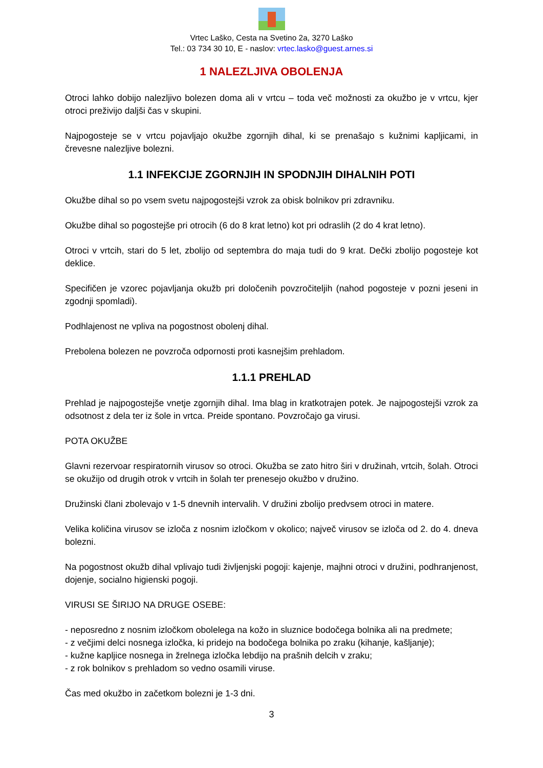Vrtec Laško, Cesta na Svetino 2a, 3270 Laško
Tel.: 03 734 30 10, E - naslov: vrtec.lasko@guest.arnes.si
1 NALEZLJIVA OBOLENJA
Otroci lahko dobijo nalezljivo bolezen doma ali v vrtcu – toda več možnosti za okužbo je v vrtcu, kjer otroci preživijo daljši čas v skupini.
Najpogosteje se v vrtcu pojavljajo okužbe zgornjih dihal, ki se prenašajo s kužnimi kapljicami, in črevesne nalezljive bolezni.
1.1 INFEKCIJE ZGORNJIH IN SPODNJIH DIHALNIH POTI
Okužbe dihal so po vsem svetu najpogostejši vzrok za obisk bolnikov pri zdravniku.
Okužbe dihal so pogostejše pri otrocih (6 do 8 krat letno) kot pri odraslih (2 do 4 krat letno).
Otroci v vrtcih, stari do 5 let, zbolijo od septembra do maja tudi do 9 krat. Dečki zbolijo pogosteje kot deklice.
Specifičen je vzorec pojavljanja okužb pri določenih povzročiteljih (nahod pogosteje v pozni jeseni in zgodnji spomladi).
Podhlajenost ne vpliva na pogostnost obolenj dihal.
Prebolena bolezen ne povzroča odpornosti proti kasnejšim prehladom.
1.1.1 PREHLAD
Prehlad je najpogostejše vnetje zgornjih dihal. Ima blag in kratkotrajen potek. Je najpogostejši vzrok za odsotnost z dela ter iz šole in vrtca. Preide spontano. Povzročajo ga virusi.
POTA OKUŽBE
Glavni rezervoar respiratornih virusov so otroci. Okužba se zato hitro širi v družinah, vrtcih, šolah. Otroci se okužijo od drugih otrok v vrtcih in šolah ter prenesejo okužbo v družino.
Družinski člani zbolevajo v 1-5 dnevnih intervalih. V družini zbolijo predvsem otroci in matere.
Velika količina virusov se izloča z nosnim izločkom v okolico; največ virusov se izloča od 2. do 4. dneva bolezni.
Na pogostnost okužb dihal vplivajo tudi življenjski pogoji: kajenje, majhni otroci v družini, podhranjenost, dojenje, socialno higienski pogoji.
VIRUSI SE ŠIRIJO NA DRUGE OSEBE:
- neposredno z nosnim izločkom obolelega na kožo in sluznice bodočega bolnika ali na predmete;
- z večjimi delci nosnega izločka, ki pridejo na bodočega bolnika po zraku (kihanje, kašljanje);
- kužne kapljice nosnega in žrelnega izločka lebdijo na prašnih delcih v zraku;
- z rok bolnikov s prehladom so vedno osamili viruse.
Čas med okužbo in začetkom bolezni je 1-3 dni.
3